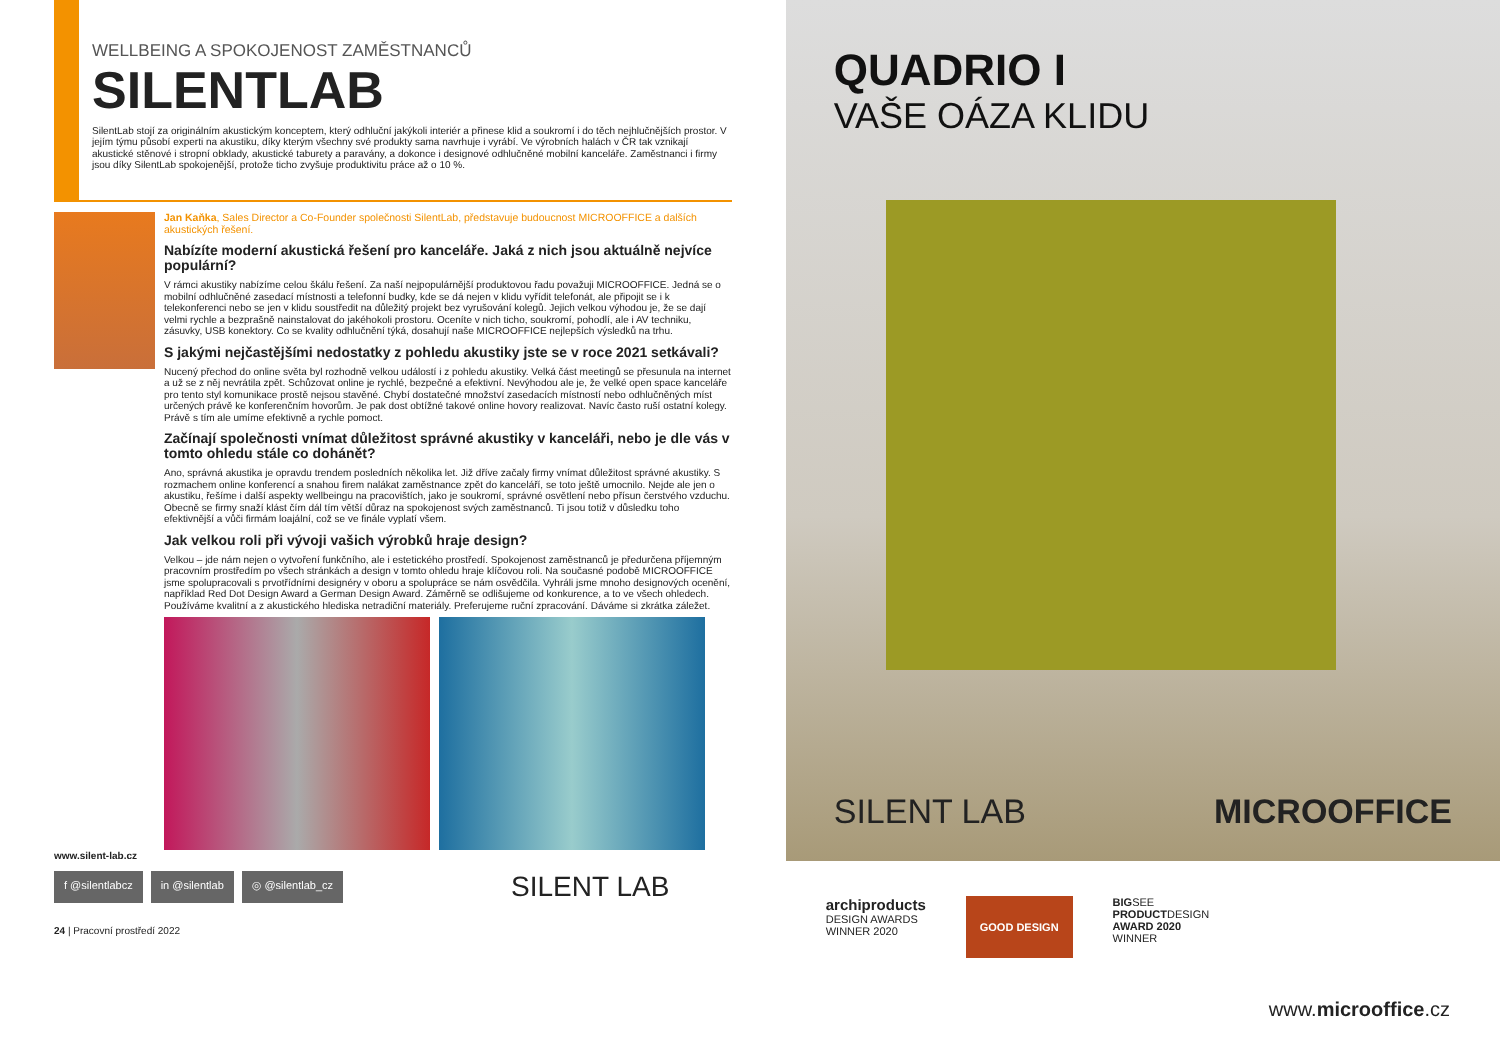WELLBEING A SPOKOJENOST ZAMĚSTNANCŮ
SILENTLAB
SilentLab stojí za originálním akustickým konceptem, který odhluční jakýkoli interiér a přinese klid a soukromí i do těch nejhlučnějších prostor. V jejím týmu působí experti na akustiku, díky kterým všechny své produkty sama navrhuje i vyrábí. Ve výrobních halách v ČR tak vznikají akustické stěnové i stropní obklady, akustické taburety a paravány, a dokonce i designové odhlučněné mobilní kanceláře. Zaměstnanci i firmy jsou díky SilentLab spokojenější, protože ticho zvyšuje produktivitu práce až o 10 %.
Jan Kaňka, Sales Director a Co-Founder společnosti SilentLab, představuje budoucnost MICROOFFICE a dalších akustických řešení.
Nabízíte moderní akustická řešení pro kanceláře. Jaká z nich jsou aktuálně nejvíce populární?
V rámci akustiky nabízíme celou škálu řešení. Za naší nejpopulárnější produktovou řadu považuji MICROOFFICE. Jedná se o mobilní odhlučněné zasedací místnosti a telefonní budky, kde se dá nejen v klidu vyřídit telefonát, ale připojit se i k telekonferenci nebo se jen v klidu soustředit na důležitý projekt bez vyrušování kolegů. Jejich velkou výhodou je, že se dají velmi rychle a bezprašně nainstalovat do jakéhokoli prostoru. Oceníte v nich ticho, soukromí, pohodlí, ale i AV techniku, zásuvky, USB konektory. Co se kvality odhlučnění týká, dosahují naše MICROOFFICE nejlepších výsledků na trhu.
S jakými nejčastějšími nedostatky z pohledu akustiky jste se v roce 2021 setkávali?
Nucený přechod do online světa byl rozhodně velkou událostí i z pohledu akustiky. Velká část meetingů se přesunula na internet a už se z něj nevrátila zpět. Schůzovat online je rychlé, bezpečné a efektivní. Nevýhodou ale je, že velké open space kanceláře pro tento styl komunikace prostě nejsou stavěné. Chybí dostatečné množství zasedacích místností nebo odhlučněných míst určených právě ke konferenčním hovorům. Je pak dost obtížné takové online hovory realizovat. Navíc často ruší ostatní kolegy. Právě s tím ale umíme efektivně a rychle pomoct.
Začínají společnosti vnímat důležitost správné akustiky v kanceláři, nebo je dle vás v tomto ohledu stále co dohánět?
Ano, správná akustika je opravdu trendem posledních několika let. Již dříve začaly firmy vnímat důležitost správné akustiky. S rozmachem online konferencí a snahou firem nalákat zaměstnance zpět do kanceláří, se toto ještě umocnilo. Nejde ale jen o akustiku, řešíme i další aspekty wellbeingu na pracovištích, jako je soukromí, správné osvětlení nebo přísun čerstvého vzduchu. Obecně se firmy snaží klást čím dál tím větší důraz na spokojenost svých zaměstnanců. Ti jsou totiž v důsledku toho efektivnější a vůči firmám loajální, což se ve finále vyplatí všem.
Jak velkou roli při vývoji vašich výrobků hraje design?
Velkou – jde nám nejen o vytvoření funkčního, ale i estetického prostředí. Spokojenost zaměstnanců je předurčena příjemným pracovním prostředím po všech stránkách a design v tomto ohledu hraje klíčovou roli. Na současné podobě MICROOFFICE jsme spolupracovali s prvotřídními designéry v oboru a spolupráce se nám osvědčila. Vyhráli jsme mnoho designových ocenění, například Red Dot Design Award a German Design Award. Záměrně se odlišujeme od konkurence, a to ve všech ohledech. Používáme kvalitní a z akustického hlediska netradiční materiály. Preferujeme ruční zpracování. Dáváme si zkrátka záležet.
www.silent-lab.cz
f @silentlabcz in @silentlab ◎ @silentlab_cz SILENT LAB
24 | Pracovní prostředí 2022
QUADRIO I
VAŠE OÁZA KLIDU
SILENT LAB MICROOFFICE
archiproducts
DESIGN AWARDS
WINNER 2020
GOOD DESIGN
BIGSEE
PRODUCTDESIGN
AWARD 2020
WINNER
www.microoffice.cz